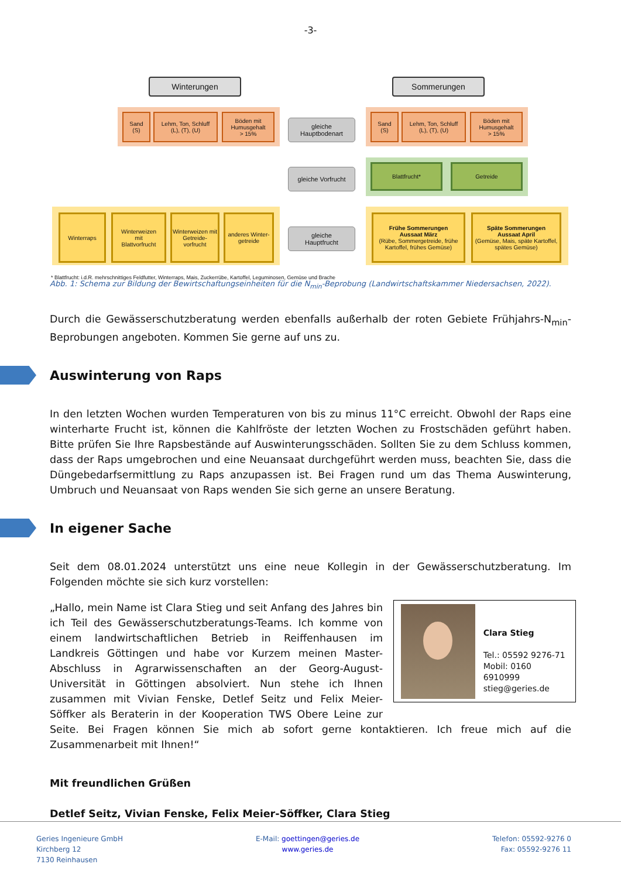-3-
Winterungen Sommerungen
Sand
(S)
Lehm, Ton, Schluff
(L), (T), (U)
Böden mit
Humusgehalt
> 15%
gleiche
Hauptbodenart
Sand
(S)
Lehm, Ton, Schluff
(L), (T), (U)
Böden mit
Humusgehalt
> 15%
gleiche Vorfrucht
Blattfrucht* Getreide
Winterraps
Winterweizen
mit
Blattvorfrucht
Winterweizen mit Getreide-vorfrucht
anderes Winter-getreide
gleiche
Hauptfrucht
Frühe Sommerungen
Aussaat März
(Rübe, Sommergetreide, frühe Kartoffel, frühes Gemüse)
Späte Sommerungen
Aussaat April
(Gemüse, Mais, späte Kartoffel, spätes Gemüse)
* Blattfrucht: i.d.R. mehrschnittiges Feldfutter, Winterraps, Mais, Zuckerrübe, Kartoffel, Leguminosen, Gemüse und Brache
Abb. 1: Schema zur Bildung der Bewirtschaftungseinheiten für die N<sub>min</sub>-Beprobung (Landwirtschaftskammer Niedersachsen, 2022).
Durch die Gewässerschutzberatung werden ebenfalls außerhalb der roten Gebiete Frühjahrs-N<sub>min</sub>-Beprobungen angeboten. Kommen Sie gerne auf uns zu.
Auswinterung von Raps
In den letzten Wochen wurden Temperaturen von bis zu minus 11°C erreicht. Obwohl der Raps eine winterharte Frucht ist, können die Kahlfröste der letzten Wochen zu Frostschäden geführt haben. Bitte prüfen Sie Ihre Rapsbestände auf Auswinterungsschäden. Sollten Sie zu dem Schluss kommen, dass der Raps umgebrochen und eine Neuansaat durchgeführt werden muss, beachten Sie, dass die Düngebedarfsermittlung zu Raps anzupassen ist. Bei Fragen rund um das Thema Auswinterung, Umbruch und Neuansaat von Raps wenden Sie sich gerne an unsere Beratung.
In eigener Sache
Seit dem 08.01.2024 unterstützt uns eine neue Kollegin in der Gewässerschutzberatung. Im Folgenden möchte sie sich kurz vorstellen:
Clara Stieg
Tel.: 05592 9276-71
Mobil: 0160 6910999
stieg@geries.de
„Hallo, mein Name ist Clara Stieg und seit Anfang des Jahres bin ich Teil des Gewässerschutzberatungs-Teams. Ich komme von einem landwirtschaftlichen Betrieb in Reiffenhausen im Landkreis Göttingen und habe vor Kurzem meinen Master-Abschluss in Agrarwissenschaften an der Georg-August-Universität in Göttingen absolviert. Nun stehe ich Ihnen zusammen mit Vivian Fenske, Detlef Seitz und Felix Meier-Söffker als Beraterin in der Kooperation TWS Obere Leine zur Seite. Bei Fragen können Sie mich ab sofort gerne kontaktieren. Ich freue mich auf die Zusammenarbeit mit Ihnen!“
Mit freundlichen Grüßen
Detlef Seitz, Vivian Fenske, Felix Meier-Söffker, Clara Stieg
Geries Ingenieure GmbH
Kirchberg 12
7130 Reinhausen
E-Mail: goettingen@geries.de
www.geries.de
Telefon: 05592-9276 0
Fax: 05592-9276 11